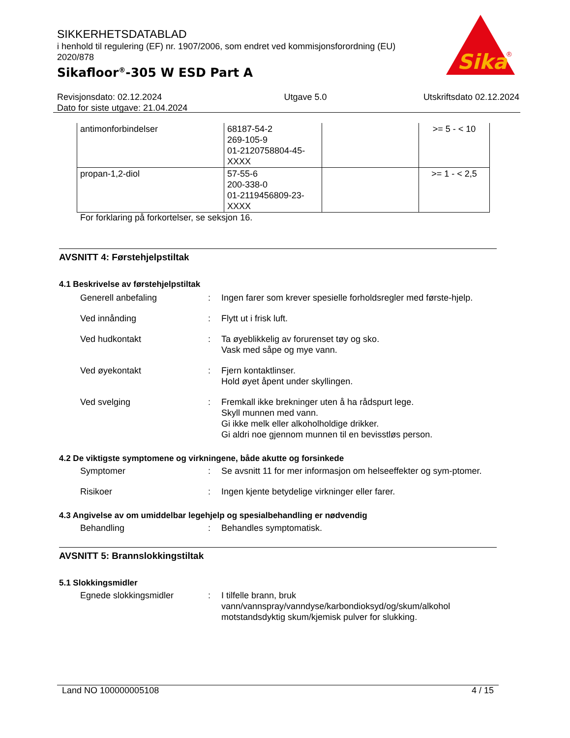SIKKERHETSDATABLAD
i henhold til regulering (EF) nr. 1907/2006, som endret ved kommisjonsforordning (EU) 2020/878
Sikafloor<sup>®</sup>-305 W ESD Part A
Sika
®
Revisjonsdato: 02.12.2024
Dato for siste utgave: 21.04.2024
Utgave 5.0 Utskriftsdato 02.12.2024
| antimonforbindelser | 68187-54-2 269-105-9 01-2120758804-45-XXXX | | >= 5 - < 10 |
| propan-1,2-diol | 57-55-6 200-338-0 01-2119456809-23-XXXX | | >= 1 - < 2,5 |
For forklaring på forkortelser, se seksjon 16.
AVSNITT 4: Førstehjelpstiltak
4.1 Beskrivelse av førstehjelpstiltak
Generell anbefaling : Ingen farer som krever spesielle forholdsregler med første-hjelp.
Ved innånding : Flytt ut i frisk luft.
Ved hudkontakt : Ta øyeblikkelig av forurenset tøy og sko.
Vask med såpe og mye vann.
Ved øyekontakt : Fjern kontaktlinser.
Hold øyet åpent under skyllingen.
Ved svelging : Fremkall ikke brekninger uten å ha rådspurt lege.
Skyll munnen med vann.
Gi ikke melk eller alkoholholdige drikker.
Gi aldri noe gjennom munnen til en bevisstløs person.
4.2 De viktigste symptomene og virkningene, både akutte og forsinkede
Symptomer : Se avsnitt 11 for mer informasjon om helseeffekter og sym-ptomer.
Risikoer : Ingen kjente betydelige virkninger eller farer.
4.3 Angivelse av om umiddelbar legehjelp og spesialbehandling er nødvendig
Behandling : Behandles symptomatisk.
AVSNITT 5: Brannslokkingstiltak
5.1 Slokkingsmidler
Egnede slokkingsmidler : I tilfelle brann, bruk vann/vannspray/vanndyse/karbondioksyd/og/skum/alkohol motstandsdyktig skum/kjemisk pulver for slukking.
Land NO 100000005108 4 / 15